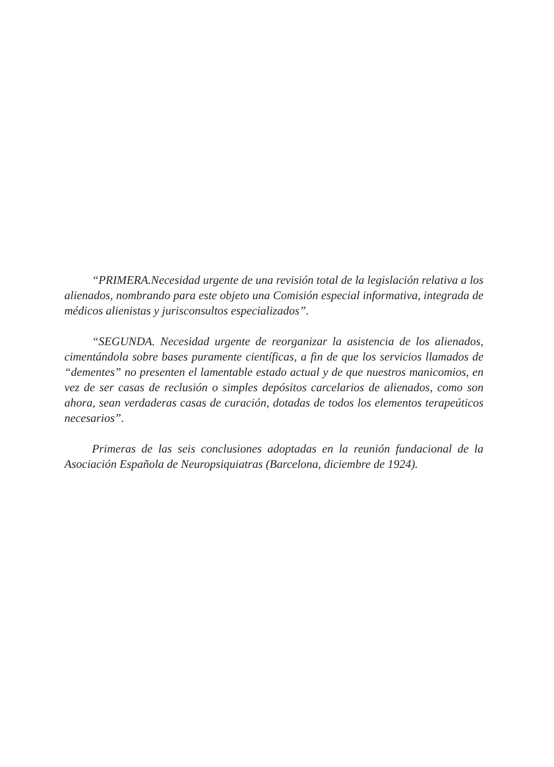“PRIMERA.Necesidad urgente de una revisión total de la legislación relativa a los alienados, nombrando para este objeto una Comisión especial informativa, integrada de médicos alienistas y jurisconsultos especializados”.
“SEGUNDA. Necesidad urgente de reorganizar la asistencia de los alienados, cimentándola sobre bases puramente científicas, a fin de que los servicios llamados de “dementes” no presenten el lamentable estado actual y de que nuestros manicomios, en vez de ser casas de reclusión o simples depósitos carcelarios de alienados, como son ahora, sean verdaderas casas de curación, dotadas de todos los elementos terapeúticos necesarios”.
Primeras de las seis conclusiones adoptadas en la reunión fundacional de la Asociación Española de Neuropsiquiatras (Barcelona, diciembre de 1924).